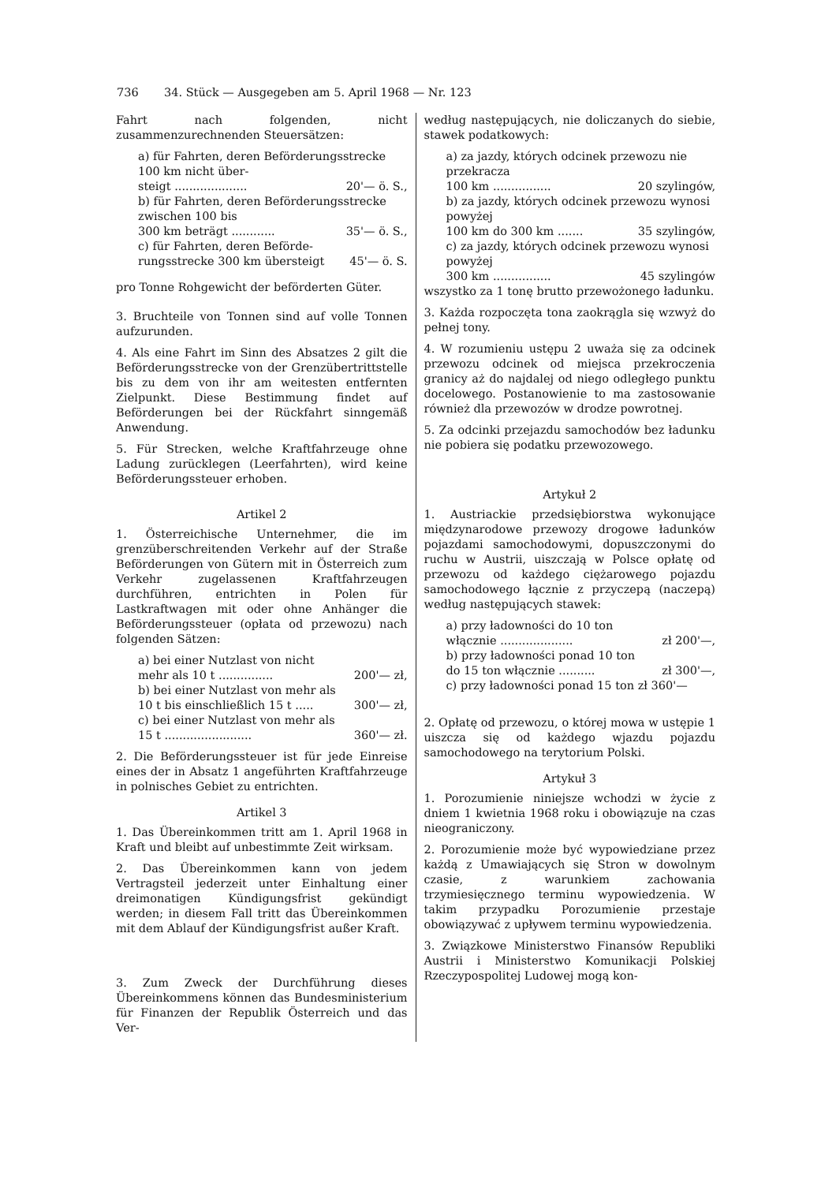736 34. Stück — Ausgegeben am 5. April 1968 — Nr. 123
Fahrt nach folgenden, nicht zusammenzurechnenden Steuersätzen:
a) für Fahrten, deren Beförderungsstrecke 100 km nicht über-
steigt .................... 20'— ö. S.,
b) für Fahrten, deren Beförderungsstrecke zwischen 100 bis
300 km beträgt ............ 35'— ö. S.,
c) für Fahrten, deren Beförde-
rungsstrecke 300 km übersteigt 45'— ö. S.
pro Tonne Rohgewicht der beförderten Güter.
3. Bruchteile von Tonnen sind auf volle Tonnen aufzurunden.
4. Als eine Fahrt im Sinn des Absatzes 2 gilt die Beförderungsstrecke von der Grenzübertrittstelle bis zu dem von ihr am weitesten entfernten Zielpunkt. Diese Bestimmung findet auf Beförderungen bei der Rückfahrt sinngemäß Anwendung.
5. Für Strecken, welche Kraftfahrzeuge ohne Ladung zurücklegen (Leerfahrten), wird keine Beförderungssteuer erhoben.
Artikel 2
1. Österreichische Unternehmer, die im grenzüberschreitenden Verkehr auf der Straße Beförderungen von Gütern mit in Österreich zum Verkehr zugelassenen Kraftfahrzeugen durchführen, entrichten in Polen für Lastkraftwagen mit oder ohne Anhänger die Beförderungssteuer (opłata od przewozu) nach folgenden Sätzen:
a) bei einer Nutzlast von nicht
mehr als 10 t ............... 200'— zł,
b) bei einer Nutzlast von mehr als
10 t bis einschließlich 15 t ..... 300'— zł,
c) bei einer Nutzlast von mehr als
15 t ........................ 360'— zł.
2. Die Beförderungssteuer ist für jede Einreise eines der in Absatz 1 angeführten Kraftfahrzeuge in polnisches Gebiet zu entrichten.
Artikel 3
1. Das Übereinkommen tritt am 1. April 1968 in Kraft und bleibt auf unbestimmte Zeit wirksam.
2. Das Übereinkommen kann von jedem Vertragsteil jederzeit unter Einhaltung einer dreimonatigen Kündigungsfrist gekündigt werden; in diesem Fall tritt das Übereinkommen mit dem Ablauf der Kündigungsfrist außer Kraft.
3. Zum Zweck der Durchführung dieses Übereinkommens können das Bundesministerium für Finanzen der Republik Österreich und das Ver-
według następujących, nie doliczanych do siebie, stawek podatkowych:
a) za jazdy, których odcinek przewozu nie przekracza
100 km ................ 20 szylingów,
b) za jazdy, których odcinek przewozu wynosi powyżej
100 km do 300 km ....... 35 szylingów,
c) za jazdy, których odcinek przewozu wynosi powyżej
300 km ................ 45 szylingów
wszystko za 1 tonę brutto przewożonego ładunku.
3. Każda rozpoczęta tona zaokrągla się wzwyż do pełnej tony.
4. W rozumieniu ustępu 2 uważa się za odcinek przewozu odcinek od miejsca przekroczenia granicy aż do najdalej od niego odległego punktu docelowego. Postanowienie to ma zastosowanie również dla przewozów w drodze powrotnej.
5. Za odcinki przejazdu samochodów bez ładunku nie pobiera się podatku przewozowego.
Artykuł 2
1. Austriackie przedsiębiorstwa wykonujące międzynarodowe przewozy drogowe ładunków pojazdami samochodowymi, dopuszczonymi do ruchu w Austrii, uiszczają w Polsce opłatę od przewozu od każdego ciężarowego pojazdu samochodowego łącznie z przyczepą (naczepą) według następujących stawek:
a) przy ładowności do 10 ton
włącznie .................... zł 200'—,
b) przy ładowności ponad 10 ton
do 15 ton włącznie .......... zł 300'—,
c) przy ładowności ponad 15 ton zł 360'—
2. Opłatę od przewozu, o której mowa w ustępie 1 uiszcza się od każdego wjazdu pojazdu samochodowego na terytorium Polski.
Artykuł 3
1. Porozumienie niniejsze wchodzi w życie z dniem 1 kwietnia 1968 roku i obowiązuje na czas nieograniczony.
2. Porozumienie może być wypowiedziane przez każdą z Umawiających się Stron w dowolnym czasie, z warunkiem zachowania trzymiesięcznego terminu wypowiedzenia. W takim przypadku Porozumienie przestaje obowiązywać z upływem terminu wypowiedzenia.
3. Związkowe Ministerstwo Finansów Republiki Austrii i Ministerstwo Komunikacji Polskiej Rzeczypospolitej Ludowej mogą kon-